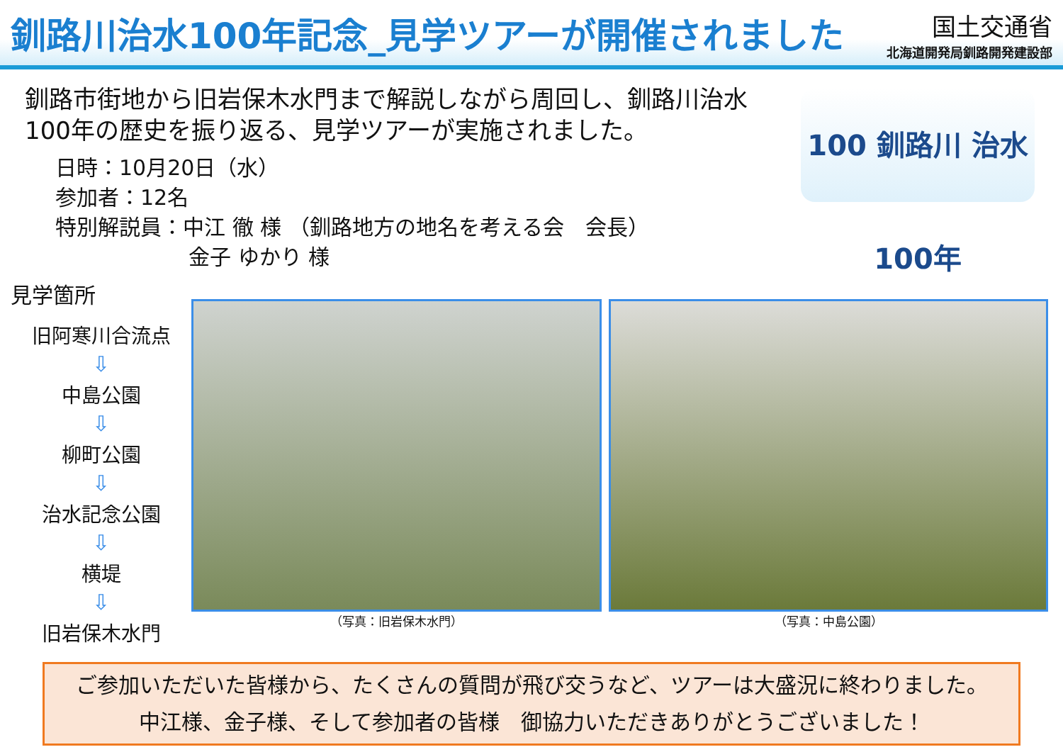釧路川治水100年記念_見学ツアーが開催されました
国土交通省
北海道開発局釧路開発建設部
100 釧路川 治水100年
釧路市街地から旧岩保木水門まで解説しながら周回し、釧路川治水100年の歴史を振り返る、見学ツアーが実施されました。
日時：10月20日（水）
参加者：12名
特別解説員：中江 徹 様 （釧路地方の地名を考える会　会長）
金子 ゆかり 様
見学箇所
旧阿寒川合流点
⇩
中島公園
⇩
柳町公園
⇩
治水記念公園
⇩
横堤
⇩
旧岩保木水門
（写真：旧岩保木水門） （写真：中島公園）
ご参加いただいた皆様から、たくさんの質問が飛び交うなど、ツアーは大盛況に終わりました。
中江様、金子様、そして参加者の皆様　御協力いただきありがとうございました！